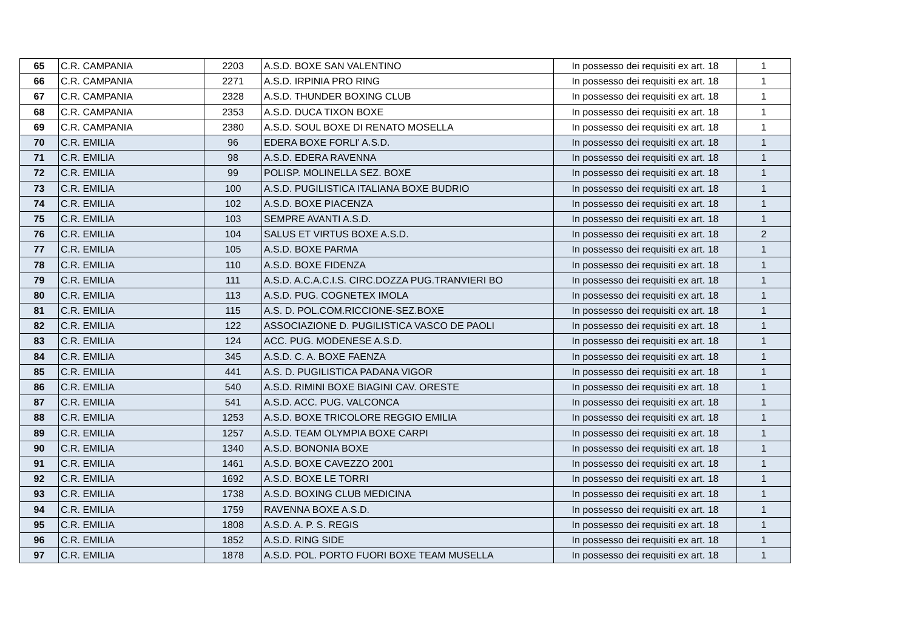| 65 | C.R. CAMPANIA | 2203 | A.S.D. BOXE SAN VALENTINO | In possesso dei requisiti ex art. 18 | 1 |
| 66 | C.R. CAMPANIA | 2271 | A.S.D. IRPINIA PRO RING | In possesso dei requisiti ex art. 18 | 1 |
| 67 | C.R. CAMPANIA | 2328 | A.S.D. THUNDER BOXING CLUB | In possesso dei requisiti ex art. 18 | 1 |
| 68 | C.R. CAMPANIA | 2353 | A.S.D. DUCA TIXON BOXE | In possesso dei requisiti ex art. 18 | 1 |
| 69 | C.R. CAMPANIA | 2380 | A.S.D. SOUL BOXE DI RENATO MOSELLA | In possesso dei requisiti ex art. 18 | 1 |
| 70 | C.R. EMILIA | 96 | EDERA BOXE FORLI' A.S.D. | In possesso dei requisiti ex art. 18 | 1 |
| 71 | C.R. EMILIA | 98 | A.S.D. EDERA RAVENNA | In possesso dei requisiti ex art. 18 | 1 |
| 72 | C.R. EMILIA | 99 | POLISP. MOLINELLA SEZ. BOXE | In possesso dei requisiti ex art. 18 | 1 |
| 73 | C.R. EMILIA | 100 | A.S.D. PUGILISTICA ITALIANA BOXE BUDRIO | In possesso dei requisiti ex art. 18 | 1 |
| 74 | C.R. EMILIA | 102 | A.S.D. BOXE PIACENZA | In possesso dei requisiti ex art. 18 | 1 |
| 75 | C.R. EMILIA | 103 | SEMPRE AVANTI A.S.D. | In possesso dei requisiti ex art. 18 | 1 |
| 76 | C.R. EMILIA | 104 | SALUS ET VIRTUS BOXE A.S.D. | In possesso dei requisiti ex art. 18 | 2 |
| 77 | C.R. EMILIA | 105 | A.S.D. BOXE PARMA | In possesso dei requisiti ex art. 18 | 1 |
| 78 | C.R. EMILIA | 110 | A.S.D. BOXE FIDENZA | In possesso dei requisiti ex art. 18 | 1 |
| 79 | C.R. EMILIA | 111 | A.S.D. A.C.A.C.I.S. CIRC.DOZZA PUG.TRANVIERI BO | In possesso dei requisiti ex art. 18 | 1 |
| 80 | C.R. EMILIA | 113 | A.S.D. PUG. COGNETEX IMOLA | In possesso dei requisiti ex art. 18 | 1 |
| 81 | C.R. EMILIA | 115 | A.S. D. POL.COM.RICCIONE-SEZ.BOXE | In possesso dei requisiti ex art. 18 | 1 |
| 82 | C.R. EMILIA | 122 | ASSOCIAZIONE D. PUGILISTICA VASCO DE PAOLI | In possesso dei requisiti ex art. 18 | 1 |
| 83 | C.R. EMILIA | 124 | ACC. PUG. MODENESE A.S.D. | In possesso dei requisiti ex art. 18 | 1 |
| 84 | C.R. EMILIA | 345 | A.S.D. C. A. BOXE FAENZA | In possesso dei requisiti ex art. 18 | 1 |
| 85 | C.R. EMILIA | 441 | A.S. D. PUGILISTICA PADANA VIGOR | In possesso dei requisiti ex art. 18 | 1 |
| 86 | C.R. EMILIA | 540 | A.S.D. RIMINI BOXE BIAGINI CAV. ORESTE | In possesso dei requisiti ex art. 18 | 1 |
| 87 | C.R. EMILIA | 541 | A.S.D. ACC. PUG. VALCONCA | In possesso dei requisiti ex art. 18 | 1 |
| 88 | C.R. EMILIA | 1253 | A.S.D. BOXE TRICOLORE REGGIO EMILIA | In possesso dei requisiti ex art. 18 | 1 |
| 89 | C.R. EMILIA | 1257 | A.S.D. TEAM OLYMPIA BOXE CARPI | In possesso dei requisiti ex art. 18 | 1 |
| 90 | C.R. EMILIA | 1340 | A.S.D. BONONIA BOXE | In possesso dei requisiti ex art. 18 | 1 |
| 91 | C.R. EMILIA | 1461 | A.S.D. BOXE CAVEZZO 2001 | In possesso dei requisiti ex art. 18 | 1 |
| 92 | C.R. EMILIA | 1692 | A.S.D. BOXE LE TORRI | In possesso dei requisiti ex art. 18 | 1 |
| 93 | C.R. EMILIA | 1738 | A.S.D. BOXING CLUB MEDICINA | In possesso dei requisiti ex art. 18 | 1 |
| 94 | C.R. EMILIA | 1759 | RAVENNA BOXE A.S.D. | In possesso dei requisiti ex art. 18 | 1 |
| 95 | C.R. EMILIA | 1808 | A.S.D. A. P. S. REGIS | In possesso dei requisiti ex art. 18 | 1 |
| 96 | C.R. EMILIA | 1852 | A.S.D. RING SIDE | In possesso dei requisiti ex art. 18 | 1 |
| 97 | C.R. EMILIA | 1878 | A.S.D. POL. PORTO FUORI BOXE TEAM MUSELLA | In possesso dei requisiti ex art. 18 | 1 |